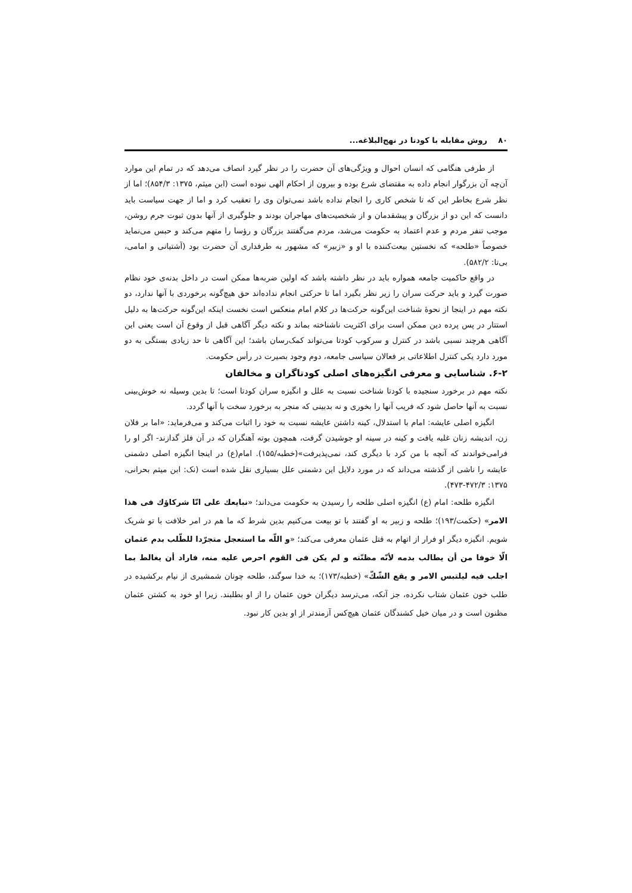۸۰ روش مقابله با کودتا در نهج‌البلاغه...
از طرفی هنگامی که انسان احوال و ویژگی‌های آن حضرت را در نظر گیرد انصاف می‌دهد که در تمام این موارد آن‌چه آن بزرگوار انجام داده به مقتضای شرع بوده و بیرون از احکام الهی نبوده است (ابن میثم، ۱۳۷۵: ۸۵۴/۳)؛ اما از نظر شرع بخاطر این که تا شخص کاری را انجام نداده باشد نمی‌توان وی را تعقیب کرد و اما از جهت سیاست باید دانست که این دو از بزرگان و پیشقدمان و از شخصیت‌های مهاجران بودند و جلوگیری از آنها بدون ثبوت جرم روشن، موجب تنفر مردم و عدم اعتماد به حکومت می‌شد، مردم می‌گفتند بزرگان و رؤسا را متهم می‌کند و حبس می‌نماید خصوصاً «طلحه» که نخستین بیعت‌کننده با او و «زبیر» که مشهور به طرفداری آن حضرت بود (آشتیانی و امامی، بی‌تا: ۵۸۲/۲).
در واقع حاکمیت جامعه همواره باید در نظر داشته باشد که اولین ضربه‌ها ممکن است در داخل بدنه‌ی خود نظام صورت گیرد و باید حرکت سران را زیر نظر بگیرد اما تا حرکتی انجام نداده‌اند حق هیچ‌گونه برخوردی با آنها ندارد، دو نکته مهم در اینجا از نحوهٔ شناخت این‌گونه حرکت‌ها در کلام امام منعکس است نخست اینکه این‌گونه حرکت‌ها به دلیل استتار در پس پرده دین ممکن است برای اکثریت ناشناخته بماند و نکته دیگر آگاهی قبل از وقوع آن است یعنی این آگاهی هرچند نسبی باشد در کنترل و سرکوب کودتا می‌تواند کمک‌رسان باشد؛ این آگاهی تا حد زیادی بستگی به دو مورد دارد یکی کنترل اطلاعاتی بر فعالان سیاسی جامعه، دوم وجود بصیرت در رأس حکومت.
۶-۲. شناسایی و معرفی انگیزه‌های اصلی کودتاگران و مخالفان
نکته مهم در برخورد سنجیده با کودتا شناخت نسبت به علل و انگیزه سران کودتا است؛ تا بدین وسیله نه خوش‌بینی نسبت به آنها حاصل شود که فریب آنها را بخوری و نه بدبینی که منجر به برخورد سخت با آنها گردد.
انگیزه اصلی عایشه: امام با استدلال، کینه داشتن عایشه نسبت به خود را اثبات می‌کند و می‌فرماید: «اما بر فلان زن، اندیشه زنان غلبه یافت و کینه در سینه او جوشیدن گرفت، همچون بوته آهنگران که در آن فلز گدازند- اگر او را فرامی‌خواندند که آنچه با من کرد با دیگری کند، نمی‌پذیرفت»(خطبه/۱۵۵). امام(ع) در اینجا انگیزه اصلی دشمنی عایشه را ناشی از گذشته می‌داند که در مورد دلایل این دشمنی علل بسیاری نقل شده است (نک: ابن میثم بحرانی، ۱۳۷۵: ۴۷۲/۳-۴۷۳).
انگیزه طلحه: امام (ع) انگیزه اصلی طلحه را رسیدن به حکومت می‌داند؛ «نبایعك علی انّا شرکاؤك فی هذا الامر» (حکمت/۱۹۳)؛ طلحه و زبیر به او گفتند با تو بیعت می‌کنیم بدین شرط که ما هم در امر خلافت با تو شریک شویم. انگیزه دیگر او فرار از اتهام به قتل عثمان معرفی می‌کند؛ «و اللّه ما استعجل متجرّدا للطّلب بدم عثمان الّا خوفا من أن يطالب بدمه لأنّه مظنّته و لم يكن فی القوم احرص عليه منه، فاراد أن يغالط بما اجلب فيه ليلتبس الامر و يقع الشّكّ» (خطبه/۱۷۳)؛ به خدا سوگند، طلحه چونان شمشیری از نیام برکشیده در طلب خون عثمان شتاب نکرده، جز آنکه، می‌ترسد دیگران خون عثمان را از او بطلبند. زیرا او خود به کشتن عثمان مظنون است و در میان خیل کشندگان عثمان هیچ‌کس آزمندتر از او بدین کار نبود.